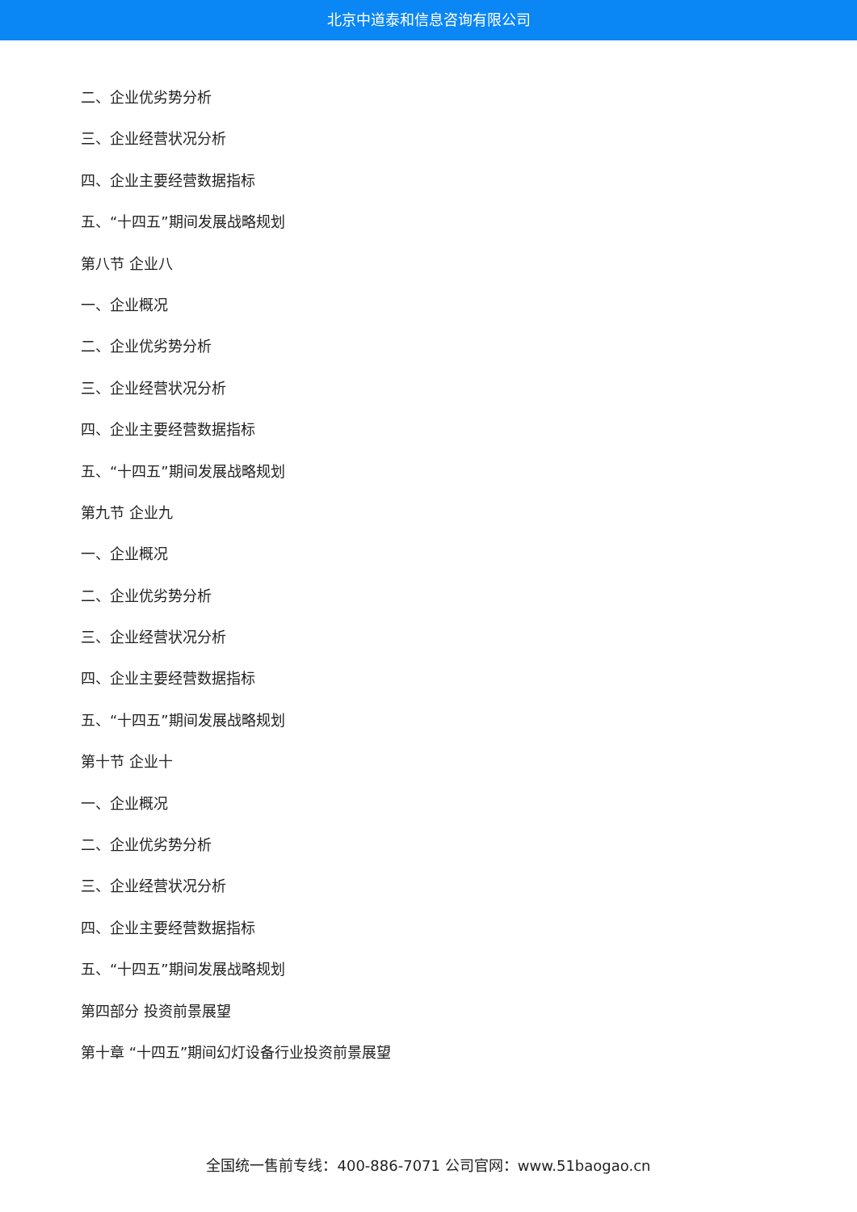北京中道泰和信息咨询有限公司
二、企业优劣势分析
三、企业经营状况分析
四、企业主要经营数据指标
五、“十四五”期间发展战略规划
第八节 企业八
一、企业概况
二、企业优劣势分析
三、企业经营状况分析
四、企业主要经营数据指标
五、“十四五”期间发展战略规划
第九节 企业九
一、企业概况
二、企业优劣势分析
三、企业经营状况分析
四、企业主要经营数据指标
五、“十四五”期间发展战略规划
第十节 企业十
一、企业概况
二、企业优劣势分析
三、企业经营状况分析
四、企业主要经营数据指标
五、“十四五”期间发展战略规划
第四部分 投资前景展望
第十章 “十四五”期间幻灯设备行业投资前景展望
全国统一售前专线：400-886-7071 公司官网：www.51baogao.cn